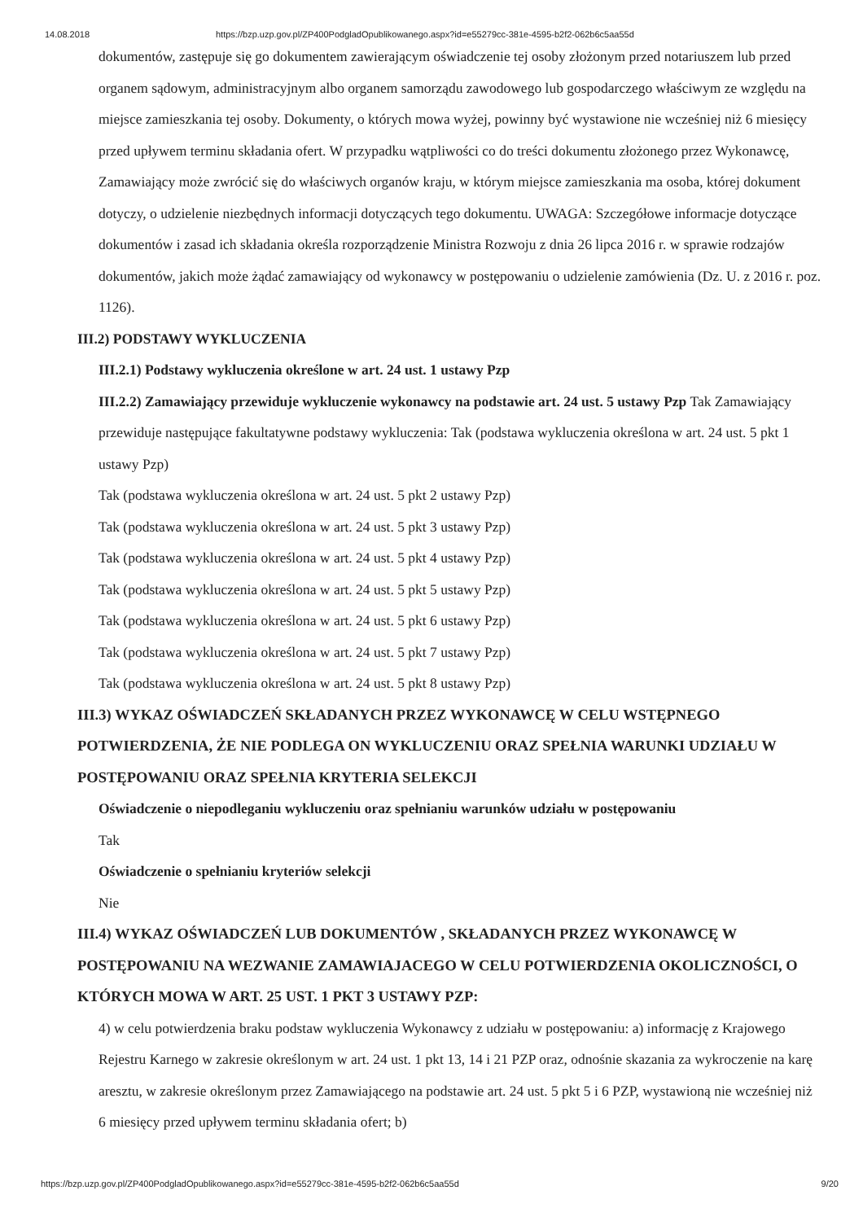14.08.2018 https://bzp.uzp.gov.pl/ZP400PodgladOpublikowanego.aspx?id=e55279cc-381e-4595-b2f2-062b6c5aa55d
dokumentów, zastępuje się go dokumentem zawierającym oświadczenie tej osoby złożonym przed notariuszem lub przed organem sądowym, administracyjnym albo organem samorządu zawodowego lub gospodarczego właściwym ze względu na miejsce zamieszkania tej osoby. Dokumenty, o których mowa wyżej, powinny być wystawione nie wcześniej niż 6 miesięcy przed upływem terminu składania ofert. W przypadku wątpliwości co do treści dokumentu złożonego przez Wykonawcę, Zamawiający może zwrócić się do właściwych organów kraju, w którym miejsce zamieszkania ma osoba, której dokument dotyczy, o udzielenie niezbędnych informacji dotyczących tego dokumentu. UWAGA: Szczegółowe informacje dotyczące dokumentów i zasad ich składania określa rozporządzenie Ministra Rozwoju z dnia 26 lipca 2016 r. w sprawie rodzajów dokumentów, jakich może żądać zamawiający od wykonawcy w postępowaniu o udzielenie zamówienia (Dz. U. z 2016 r. poz. 1126).
III.2) PODSTAWY WYKLUCZENIA
III.2.1) Podstawy wykluczenia określone w art. 24 ust. 1 ustawy Pzp
III.2.2) Zamawiający przewiduje wykluczenie wykonawcy na podstawie art. 24 ust. 5 ustawy Pzp Tak Zamawiający przewiduje następujące fakultatywne podstawy wykluczenia: Tak (podstawa wykluczenia określona w art. 24 ust. 5 pkt 1 ustawy Pzp)
Tak (podstawa wykluczenia określona w art. 24 ust. 5 pkt 2 ustawy Pzp)
Tak (podstawa wykluczenia określona w art. 24 ust. 5 pkt 3 ustawy Pzp)
Tak (podstawa wykluczenia określona w art. 24 ust. 5 pkt 4 ustawy Pzp)
Tak (podstawa wykluczenia określona w art. 24 ust. 5 pkt 5 ustawy Pzp)
Tak (podstawa wykluczenia określona w art. 24 ust. 5 pkt 6 ustawy Pzp)
Tak (podstawa wykluczenia określona w art. 24 ust. 5 pkt 7 ustawy Pzp)
Tak (podstawa wykluczenia określona w art. 24 ust. 5 pkt 8 ustawy Pzp)
III.3) WYKAZ OŚWIADCZEŃ SKŁADANYCH PRZEZ WYKONAWCĘ W CELU WSTĘPNEGO POTWIERDZENIA, ŻE NIE PODLEGA ON WYKLUCZENIU ORAZ SPEŁNIA WARUNKI UDZIAŁU W POSTĘPOWANIU ORAZ SPEŁNIA KRYTERIA SELEKCJI
Oświadczenie o niepodleganiu wykluczeniu oraz spełnianiu warunków udziału w postępowaniu
Tak
Oświadczenie o spełnianiu kryteriów selekcji
Nie
III.4) WYKAZ OŚWIADCZEŃ LUB DOKUMENTÓW , SKŁADANYCH PRZEZ WYKONAWCĘ W POSTĘPOWANIU NA WEZWANIE ZAMAWIAJACEGO W CELU POTWIERDZENIA OKOLICZNOŚCI, O KTÓRYCH MOWA W ART. 25 UST. 1 PKT 3 USTAWY PZP:
4) w celu potwierdzenia braku podstaw wykluczenia Wykonawcy z udziału w postępowaniu: a) informację z Krajowego Rejestru Karnego w zakresie określonym w art. 24 ust. 1 pkt 13, 14 i 21 PZP oraz, odnośnie skazania za wykroczenie na karę aresztu, w zakresie określonym przez Zamawiającego na podstawie art. 24 ust. 5 pkt 5 i 6 PZP, wystawioną nie wcześniej niż 6 miesięcy przed upływem terminu składania ofert; b)
https://bzp.uzp.gov.pl/ZP400PodgladOpublikowanego.aspx?id=e55279cc-381e-4595-b2f2-062b6c5aa55d 9/20